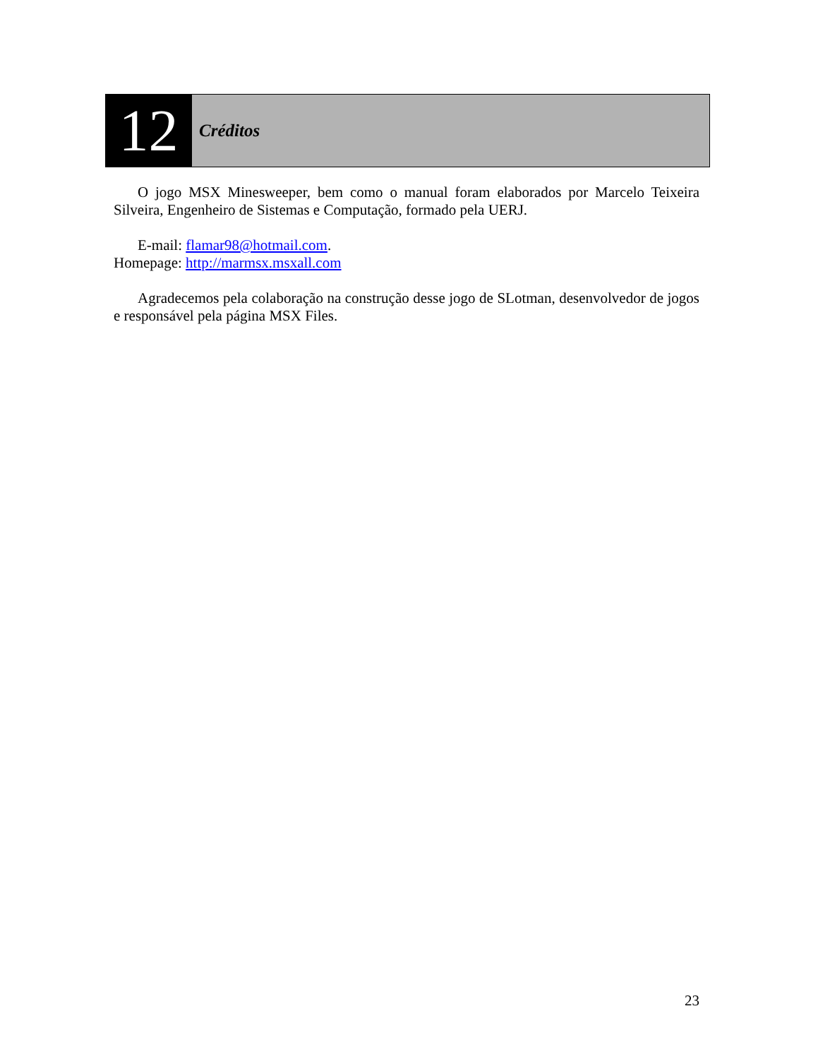12
Créditos
O jogo MSX Minesweeper, bem como o manual foram elaborados por Marcelo Teixeira Silveira, Engenheiro de Sistemas e Computação, formado pela UERJ.
E-mail: flamar98@hotmail.com.
Homepage: http://marmsx.msxall.com
Agradecemos pela colaboração na construção desse jogo de SLotman, desenvolvedor de jogos e responsável pela página MSX Files.
23